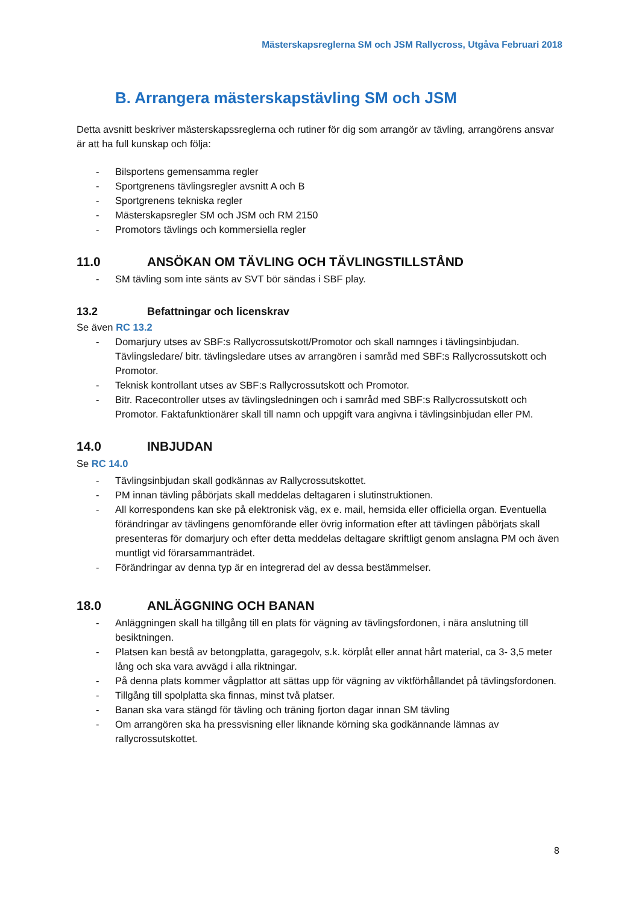Mästerskapsreglerna SM och JSM Rallycross, Utgåva Februari 2018
B. Arrangera mästerskapstävling SM och JSM
Detta avsnitt beskriver mästerskapssreglerna och rutiner för dig som arrangör av tävling, arrangörens ansvar är att ha full kunskap och följa:
- Bilsportens gemensamma regler
- Sportgrenens tävlingsregler avsnitt A och B
- Sportgrenens tekniska regler
- Mästerskapsregler SM och JSM och RM 2150
- Promotors tävlings och kommersiella regler
11.0 ANSÖKAN OM TÄVLING OCH TÄVLINGSTILLSTÅND
- SM tävling som inte sänts av SVT bör sändas i SBF play.
13.2 Befattningar och licenskrav
Se även RC 13.2
- Domarjury utses av SBF:s Rallycrossutskott/Promotor och skall namnges i tävlingsinbjudan. Tävlingsledare/ bitr. tävlingsledare utses av arrangören i samråd med SBF:s Rallycrossutskott och Promotor.
- Teknisk kontrollant utses av SBF:s Rallycrossutskott och Promotor.
- Bitr. Racecontroller utses av tävlingsledningen och i samråd med SBF:s Rallycrossutskott och Promotor. Faktafunktionärer skall till namn och uppgift vara angivna i tävlingsinbjudan eller PM.
14.0 INBJUDAN
Se RC 14.0
- Tävlingsinbjudan skall godkännas av Rallycrossutskottet.
- PM innan tävling påbörjats skall meddelas deltagaren i slutinstruktionen.
- All korrespondens kan ske på elektronisk väg, ex e. mail, hemsida eller officiella organ. Eventuella förändringar av tävlingens genomförande eller övrig information efter att tävlingen påbörjats skall presenteras för domarjury och efter detta meddelas deltagare skriftligt genom anslagna PM och även muntligt vid förarsammanträdet.
- Förändringar av denna typ är en integrerad del av dessa bestämmelser.
18.0 ANLÄGGNING OCH BANAN
- Anläggningen skall ha tillgång till en plats för vägning av tävlingsfordonen, i nära anslutning till besiktningen.
- Platsen kan bestå av betongplatta, garagegolv, s.k. körplåt eller annat hårt material, ca 3- 3,5 meter lång och ska vara avvägd i alla riktningar.
- På denna plats kommer vågplattor att sättas upp för vägning av viktförhållandet på tävlingsfordonen.
- Tillgång till spolplatta ska finnas, minst två platser.
- Banan ska vara stängd för tävling och träning fjorton dagar innan SM tävling
- Om arrangören ska ha pressvisning eller liknande körning ska godkännande lämnas av rallycrossutskottet.
8